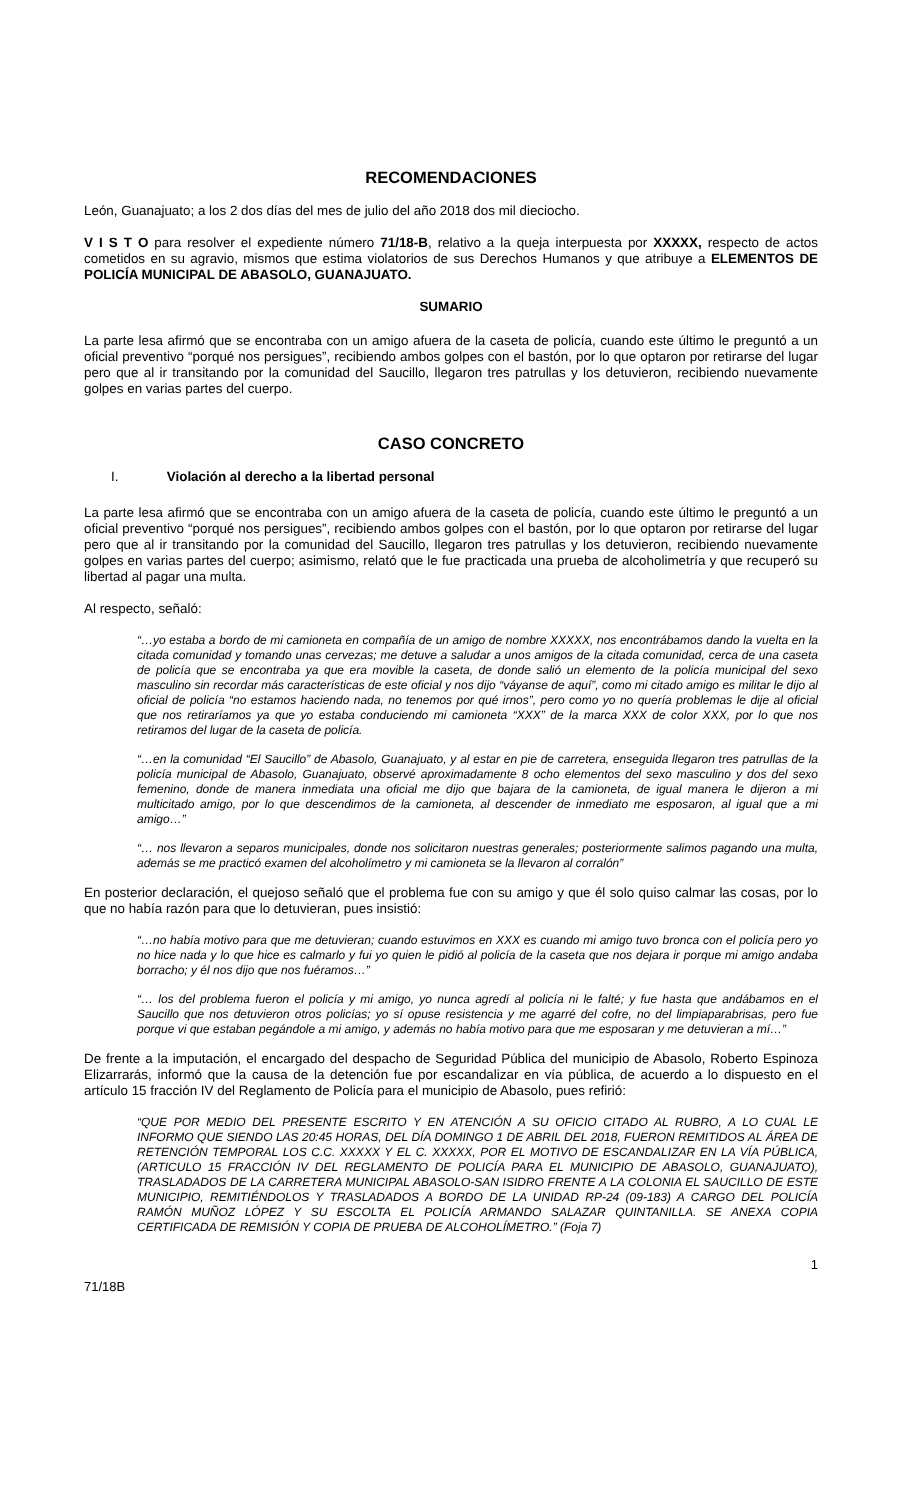RECOMENDACIONES
León, Guanajuato; a los 2 dos días del mes de julio del año 2018 dos mil dieciocho.
V I S T O para resolver el expediente número 71/18-B, relativo a la queja interpuesta por XXXXX, respecto de actos cometidos en su agravio, mismos que estima violatorios de sus Derechos Humanos y que atribuye a ELEMENTOS DE POLICÍA MUNICIPAL DE ABASOLO, GUANAJUATO.
SUMARIO
La parte lesa afirmó que se encontraba con un amigo afuera de la caseta de policía, cuando este último le preguntó a un oficial preventivo “porqué nos persigues”, recibiendo ambos golpes con el bastón, por lo que optaron por retirarse del lugar pero que al ir transitando por la comunidad del Saucillo, llegaron tres patrullas y los detuvieron, recibiendo nuevamente golpes en varias partes del cuerpo.
CASO CONCRETO
I. Violación al derecho a la libertad personal
La parte lesa afirmó que se encontraba con un amigo afuera de la caseta de policía, cuando este último le preguntó a un oficial preventivo “porqué nos persigues”, recibiendo ambos golpes con el bastón, por lo que optaron por retirarse del lugar pero que al ir transitando por la comunidad del Saucillo, llegaron tres patrullas y los detuvieron, recibiendo nuevamente golpes en varias partes del cuerpo; asimismo, relató que le fue practicada una prueba de alcoholimetría y que recuperó su libertad al pagar una multa.
Al respecto, señaló:
“…yo estaba a bordo de mi camioneta en compañía de un amigo de nombre XXXXX, nos encontrábamos dando la vuelta en la citada comunidad y tomando unas cervezas; me detuve a saludar a unos amigos de la citada comunidad, cerca de una caseta de policía que se encontraba ya que era movible la caseta, de donde salió un elemento de la policía municipal del sexo masculino sin recordar más características de este oficial y nos dijo “váyanse de aquí”, como mi citado amigo es militar le dijo al oficial de policía “no estamos haciendo nada, no tenemos por qué irnos”, pero como yo no quería problemas le dije al oficial que nos retiraríamos ya que yo estaba conduciendo mi camioneta “XXX” de la marca XXX de color XXX, por lo que nos retiramos del lugar de la caseta de policía.
“…en la comunidad “El Saucillo” de Abasolo, Guanajuato, y al estar en pie de carretera, enseguida llegaron tres patrullas de la policía municipal de Abasolo, Guanajuato, observé aproximadamente 8 ocho elementos del sexo masculino y dos del sexo femenino, donde de manera inmediata una oficial me dijo que bajara de la camioneta, de igual manera le dijeron a mi multicitado amigo, por lo que descendimos de la camioneta, al descender de inmediato me esposaron, al igual que a mi amigo…”
“… nos llevaron a separos municipales, donde nos solicitaron nuestras generales; posteriormente salimos pagando una multa, además se me practicó examen del alcoholímetro y mi camioneta se la llevaron al corralón”
En posterior declaración, el quejoso señaló que el problema fue con su amigo y que él solo quiso calmar las cosas, por lo que no había razón para que lo detuvieran, pues insistió:
“…no había motivo para que me detuvieran; cuando estuvimos en XXX es cuando mi amigo tuvo bronca con el policía pero yo no hice nada y lo que hice es calmarlo y fui yo quien le pidió al policía de la caseta que nos dejara ir porque mi amigo andaba borracho; y él nos dijo que nos fuéramos…”
“… los del problema fueron el policía y mi amigo, yo nunca agredí al policía ni le falté; y fue hasta que andábamos en el Saucillo que nos detuvieron otros policías; yo sí opuse resistencia y me agarré del cofre, no del limpiaparabrisas, pero fue porque vi que estaban pegándole a mi amigo, y además no había motivo para que me esposaran y me detuvieran a mí…”
De frente a la imputación, el encargado del despacho de Seguridad Pública del municipio de Abasolo, Roberto Espinoza Elizarrarás, informó que la causa de la detención fue por escandalizar en vía pública, de acuerdo a lo dispuesto en el artículo 15 fracción IV del Reglamento de Policía para el municipio de Abasolo, pues refirió:
“QUE POR MEDIO DEL PRESENTE ESCRITO Y EN ATENCIÓN A SU OFICIO CITADO AL RUBRO, A LO CUAL LE INFORMO QUE SIENDO LAS 20:45 HORAS, DEL DÍA DOMINGO 1 DE ABRIL DEL 2018, FUERON REMITIDOS AL ÁREA DE RETENCIÓN TEMPORAL LOS C.C. XXXXX Y EL C. XXXXX, POR EL MOTIVO DE ESCANDALIZAR EN LA VÍA PÚBLICA, (ARTICULO 15 FRACCIÓN IV DEL REGLAMENTO DE POLICÍA PARA EL MUNICIPIO DE ABASOLO, GUANAJUATO), TRASLADADOS DE LA CARRETERA MUNICIPAL ABASOLO-SAN ISIDRO FRENTE A LA COLONIA EL SAUCILLO DE ESTE MUNICIPIO, REMITIÉNDOLOS Y TRASLADADOS A BORDO DE LA UNIDAD RP-24 (09-183) A CARGO DEL POLICÍA RAMÓN MUÑOZ LÓPEZ Y SU ESCOLTA EL POLICÍA ARMANDO SALAZAR QUINTANILLA. SE ANEXA COPIA CERTIFICADA DE REMISIÓN Y COPIA DE PRUEBA DE ALCOHOLÍMETRO.” (Foja 7)
1
71/18B